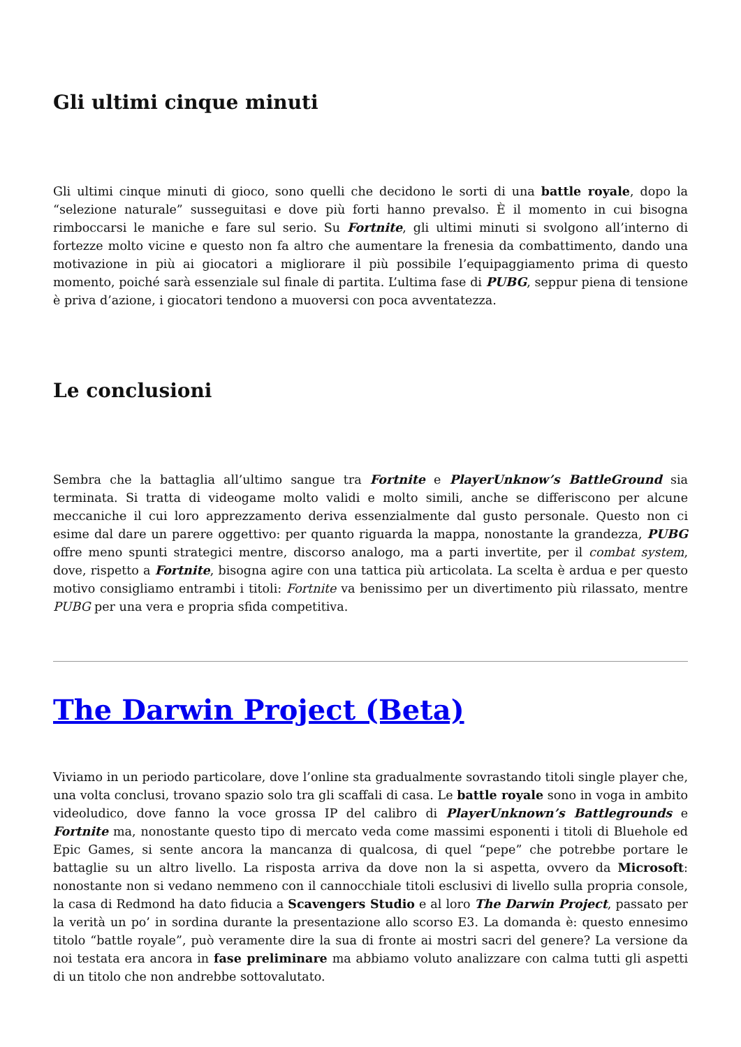Gli ultimi cinque minuti
Gli ultimi cinque minuti di gioco, sono quelli che decidono le sorti di una battle royale, dopo la “selezione naturale” susseguitasi e dove più forti hanno prevalso. È il momento in cui bisogna rimboccarsi le maniche e fare sul serio. Su Fortnite, gli ultimi minuti si svolgono all’interno di fortezze molto vicine e questo non fa altro che aumentare la frenesia da combattimento, dando una motivazione in più ai giocatori a migliorare il più possibile l’equipaggiamento prima di questo momento, poiché sarà essenziale sul finale di partita. L’ultima fase di PUBG, seppur piena di tensione è priva d’azione, i giocatori tendono a muoversi con poca avventatezza.
Le conclusioni
Sembra che la battaglia all’ultimo sangue tra Fortnite e PlayerUnknow’s BattleGround sia terminata. Si tratta di videogame molto validi e molto simili, anche se differiscono per alcune meccaniche il cui loro apprezzamento deriva essenzialmente dal gusto personale. Questo non ci esime dal dare un parere oggettivo: per quanto riguarda la mappa, nonostante la grandezza, PUBG offre meno spunti strategici mentre, discorso analogo, ma a parti invertite, per il combat system, dove, rispetto a Fortnite, bisogna agire con una tattica più articolata. La scelta è ardua e per questo motivo consigliamo entrambi i titoli: Fortnite va benissimo per un divertimento più rilassato, mentre PUBG per una vera e propria sfida competitiva.
The Darwin Project (Beta)
Viviamo in un periodo particolare, dove l’online sta gradualmente sovrastando titoli single player che, una volta conclusi, trovano spazio solo tra gli scaffali di casa. Le battle royale sono in voga in ambito videoludico, dove fanno la voce grossa IP del calibro di PlayerUnknown’s Battlegrounds e Fortnite ma, nonostante questo tipo di mercato veda come massimi esponenti i titoli di Bluehole ed Epic Games, si sente ancora la mancanza di qualcosa, di quel “pepe” che potrebbe portare le battaglie su un altro livello. La risposta arriva da dove non la si aspetta, ovvero da Microsoft: nonostante non si vedano nemmeno con il cannocchiale titoli esclusivi di livello sulla propria console, la casa di Redmond ha dato fiducia a Scavengers Studio e al loro The Darwin Project, passato per la verità un po’ in sordina durante la presentazione allo scorso E3. La domanda è: questo ennesimo titolo “battle royale”, può veramente dire la sua di fronte ai mostri sacri del genere? La versione da noi testata era ancora in fase preliminare ma abbiamo voluto analizzare con calma tutti gli aspetti di un titolo che non andrebbe sottovalutato.